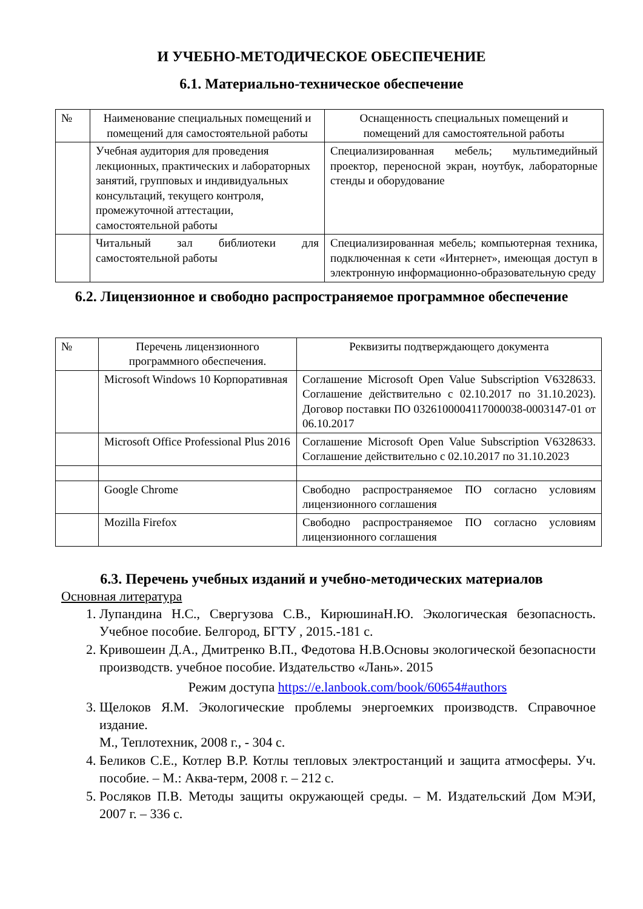И УЧЕБНО-МЕТОДИЧЕСКОЕ ОБЕСПЕЧЕНИЕ
6.1. Материально-техническое обеспечение
| № | Наименование специальных помещений и помещений для самостоятельной работы | Оснащенность специальных помещений и помещений для самостоятельной работы |
| --- | --- | --- |
| | Учебная аудитория для проведения лекционных, практических и лабораторных занятий, групповых и индивидуальных консультаций, текущего контроля, промежуточной аттестации, самостоятельной работы | Специализированная мебель; мультимедийный проектор, переносной экран, ноутбук, лабораторные стенды и оборудование |
| | Читальный зал библиотеки для самостоятельной работы | Специализированная мебель; компьютерная техника, подключенная к сети «Интернет», имеющая доступ в электронную информационно-образовательную среду |
6.2. Лицензионное и свободно распространяемое программное обеспечение
| № | Перечень лицензионного программного обеспечения. | Реквизиты подтверждающего документа |
| --- | --- | --- |
| | Microsoft Windows 10 Корпоративная | Соглашение Microsoft Open Value Subscription V6328633. Соглашение действительно с 02.10.2017 по 31.10.2023). Договор поставки ПО 0326100004117000038-0003147-01 от 06.10.2017 |
| | Microsoft Office Professional Plus 2016 | Соглашение Microsoft Open Value Subscription V6328633. Соглашение действительно с 02.10.2017 по 31.10.2023 |
| | Google Chrome | Свободно распространяемое ПО согласно условиям лицензионного соглашения |
| | Mozilla Firefox | Свободно распространяемое ПО согласно условиям лицензионного соглашения |
6.3. Перечень учебных изданий и учебно-методических материалов
Основная литература
1. Лупандина Н.С., Свергузова С.В., КирюшинаН.Ю. Экологическая безопасность. Учебное пособие. Белгород, БГТУ , 2015.-181 с.
2. Кривошеин Д.А., Дмитренко В.П., Федотова Н.В.Основы экологической безопасности производств. учебное пособие. Издательство «Лань». 2015
Режим доступа https://e.lanbook.com/book/60654#authors
3. Щелоков Я.М. Экологические проблемы энергоемких производств. Справочное издание.
М., Теплотехник, 2008 г., - 304 с.
4. Беликов С.Е., Котлер В.Р. Котлы тепловых электростанций и защита атмосферы. Уч. пособие. – М.: Аква-терм, 2008 г. – 212 с.
5. Росляков П.В. Методы защиты окружающей среды. – М. Издательский Дом МЭИ, 2007 г. – 336 с.